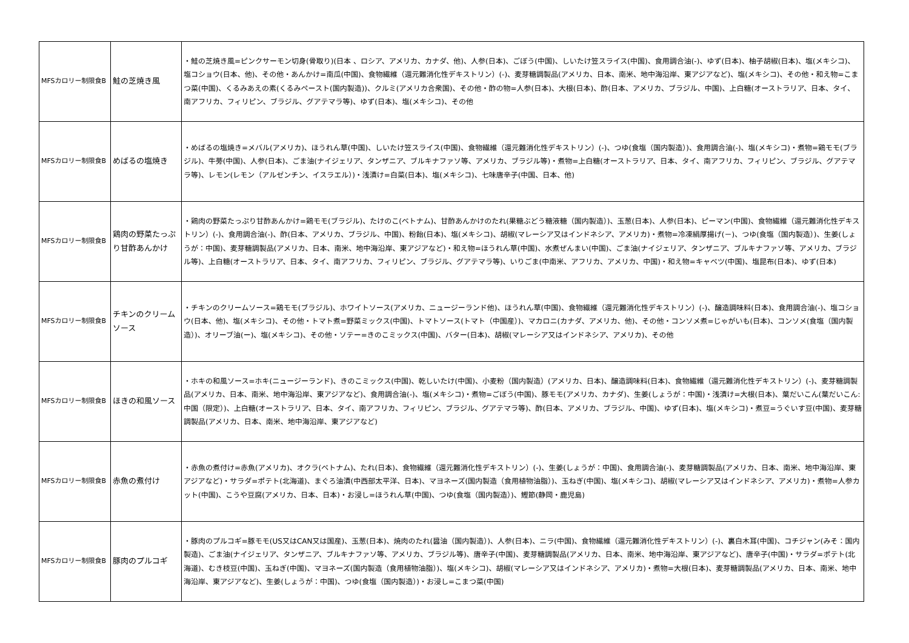| MFSカロリー制限食B | 鮭の芝焼き風 | ・鮭の芝焼き風=ピンクサーモン切身(骨取り)(日本 、ロシア、アメリカ、カナダ、他)、人参(日本)、ごぼう(中国)、しいたけ笠スライス(中国)、食用調合油(-)、ゆず(日本)、柚子胡椒(日本)、塩(メキシコ)、塩コショウ(日本、他)、その他・あんかけ=南瓜(中国)、食物繊維（還元難消化性デキストリン）(-)、麦芽糖調製品(アメリカ、日本、南米、地中海沿岸、東アジアなど)、塩(メキシコ)、その他・和え物=こまつ菜(中国)、くるみあえの素(くるみペースト(国内製造))、クルミ(アメリカ合衆国)、その他・酢の物=人参(日本)、大根(日本)、酢(日本、アメリカ、ブラジル、中国)、上白糖(オーストラリア、日本、タイ、南アフリカ、フィリピン、ブラジル、グアテマラ等)、ゆず(日本)、塩(メキシコ)、その他 |
| MFSカロリー制限食B | めばるの塩焼き | ・めばるの塩焼き=メバル(アメリカ)、ほうれん草(中国)、しいたけ笠スライス(中国)、食物繊維（還元難消化性デキストリン）(-)、つゆ(食塩（国内製造）)、食用調合油(-)、塩(メキシコ)・煮物=鶏モモ(ブラジル)、牛蒡(中国)、人参(日本)、ごま油(ナイジェリア、タンザニア、ブルキナファソ等、アメリカ、ブラジル等)・煮物=上白糖(オーストラリア、日本、タイ、南アフリカ、フィリピン、ブラジル、グアテマラ等)、レモン(レモン（アルゼンチン、イスラエル）)・浅漬け=白菜(日本)、塩(メキシコ)、七味唐辛子(中国、日本、他) |
| MFSカロリー制限食B | 鶏肉の野菜たっぷり甘酢あんかけ | ・鶏肉の野菜たっぷり甘酢あんかけ=鶏モモ(ブラジル)、たけのこ(ベトナム)、甘酢あんかけのたれ(果糖ぶどう糖液糖（国内製造）)、玉葱(日本)、人参(日本)、ピーマン(中国)、食物繊維（還元難消化性デキストリン）(-)、食用調合油(-)、酢(日本、アメリカ、ブラジル、中国)、粉飴(日本)、塩(メキシコ)、胡椒(マレーシア又はインドネシア、アメリカ)・煮物=冷凍絹厚揚げ(－)、つゆ(食塩（国内製造）)、生姜(しょうが：中国)、麦芽糖調製品(アメリカ、日本、南米、地中海沿岸、東アジアなど)・和え物=ほうれん草(中国)、水煮ぜんまい(中国)、ごま油(ナイジェリア、タンザニア、ブルキナファソ等、アメリカ、ブラジル等)、上白糖(オーストラリア、日本、タイ、南アフリカ、フィリピン、ブラジル、グアテマラ等)、いりごま(中南米、アフリカ、アメリカ、中国)・和え物=キャベツ(中国)、塩昆布(日本)、ゆず(日本) |
| MFSカロリー制限食B | チキンのクリームソース | ・チキンのクリームソース=鶏モモ(ブラジル)、ホワイトソース(アメリカ、ニュージーランド他)、ほうれん草(中国)、食物繊維（還元難消化性デキストリン）(-)、醸造調味料(日本)、食用調合油(-)、塩コショウ(日本、他)、塩(メキシコ)、その他・トマト煮=野菜ミックス(中国)、トマトソース(トマト（中国産）)、マカロニ(カナダ、アメリカ、他)、その他・コンソメ煮=じゃがいも(日本)、コンソメ(食塩（国内製造）)、オリーブ油(ー)、塩(メキシコ)、その他・ソテー=きのこミックス(中国)、バター(日本)、胡椒(マレーシア又はインドネシア、アメリカ)、その他 |
| MFSカロリー制限食B | ほきの和風ソース | ・ホキの和風ソース=ホキ(ニュージーランド)、きのこミックス(中国)、乾しいたけ(中国)、小麦粉（国内製造）(アメリカ、日本)、醸造調味料(日本)、食物繊維（還元難消化性デキストリン）(-)、麦芽糖調製品(アメリカ、日本、南米、地中海沿岸、東アジアなど)、食用調合油(-)、塩(メキシコ)・煮物=ごぼう(中国)、豚モモ(アメリカ、カナダ)、生姜(しょうが：中国)・浅漬け=大根(日本)、葉だいこん(葉だいこん:中国（限定）)、上白糖(オーストラリア、日本、タイ、南アフリカ、フィリピン、ブラジル、グアテマラ等)、酢(日本、アメリカ、ブラジル、中国)、ゆず(日本)、塩(メキシコ)・煮豆=うぐいす豆(中国)、麦芽糖調製品(アメリカ、日本、南米、地中海沿岸、東アジアなど) |
| MFSカロリー制限食B | 赤魚の煮付け | ・赤魚の煮付け=赤魚(アメリカ)、オクラ(ベトナム)、たれ(日本)、食物繊維（還元難消化性デキストリン）(-)、生姜(しょうが：中国)、食用調合油(-)、麦芽糖調製品(アメリカ、日本、南米、地中海沿岸、東アジアなど)・サラダ=ポテト(北海道)、まぐろ油漬(中西部太平洋、日本)、マヨネーズ(国内製造（食用植物油脂）)、玉ねぎ(中国)、塩(メキシコ)、胡椒(マレーシア又はインドネシア、アメリカ)・煮物=人参カット(中国)、こうや豆腐(アメリカ、日本、日本)・お浸し=ほうれん草(中国)、つゆ(食塩（国内製造）)、鰹節(静岡・鹿児島) |
| MFSカロリー制限食B | 豚肉のプルコギ | ・豚肉のプルコギ=豚モモ(US又はCAN又は国産)、玉葱(日本)、焼肉のたれ(醤油（国内製造）)、人参(日本)、ニラ(中国)、食物繊維（還元難消化性デキストリン）(-)、裏白木耳(中国)、コチジャン(みそ：国内製造)、ごま油(ナイジェリア、タンザニア、ブルキナファソ等、アメリカ、ブラジル等)、唐辛子(中国)、麦芽糖調製品(アメリカ、日本、南米、地中海沿岸、東アジアなど)、唐辛子(中国)・サラダ=ポテト(北海道)、むき枝豆(中国)、玉ねぎ(中国)、マヨネーズ(国内製造（食用植物油脂）)、塩(メキシコ)、胡椒(マレーシア又はインドネシア、アメリカ)・煮物=大根(日本)、麦芽糖調製品(アメリカ、日本、南米、地中海沿岸、東アジアなど)、生姜(しょうが：中国)、つゆ(食塩（国内製造）)・お浸し=こまつ菜(中国) |